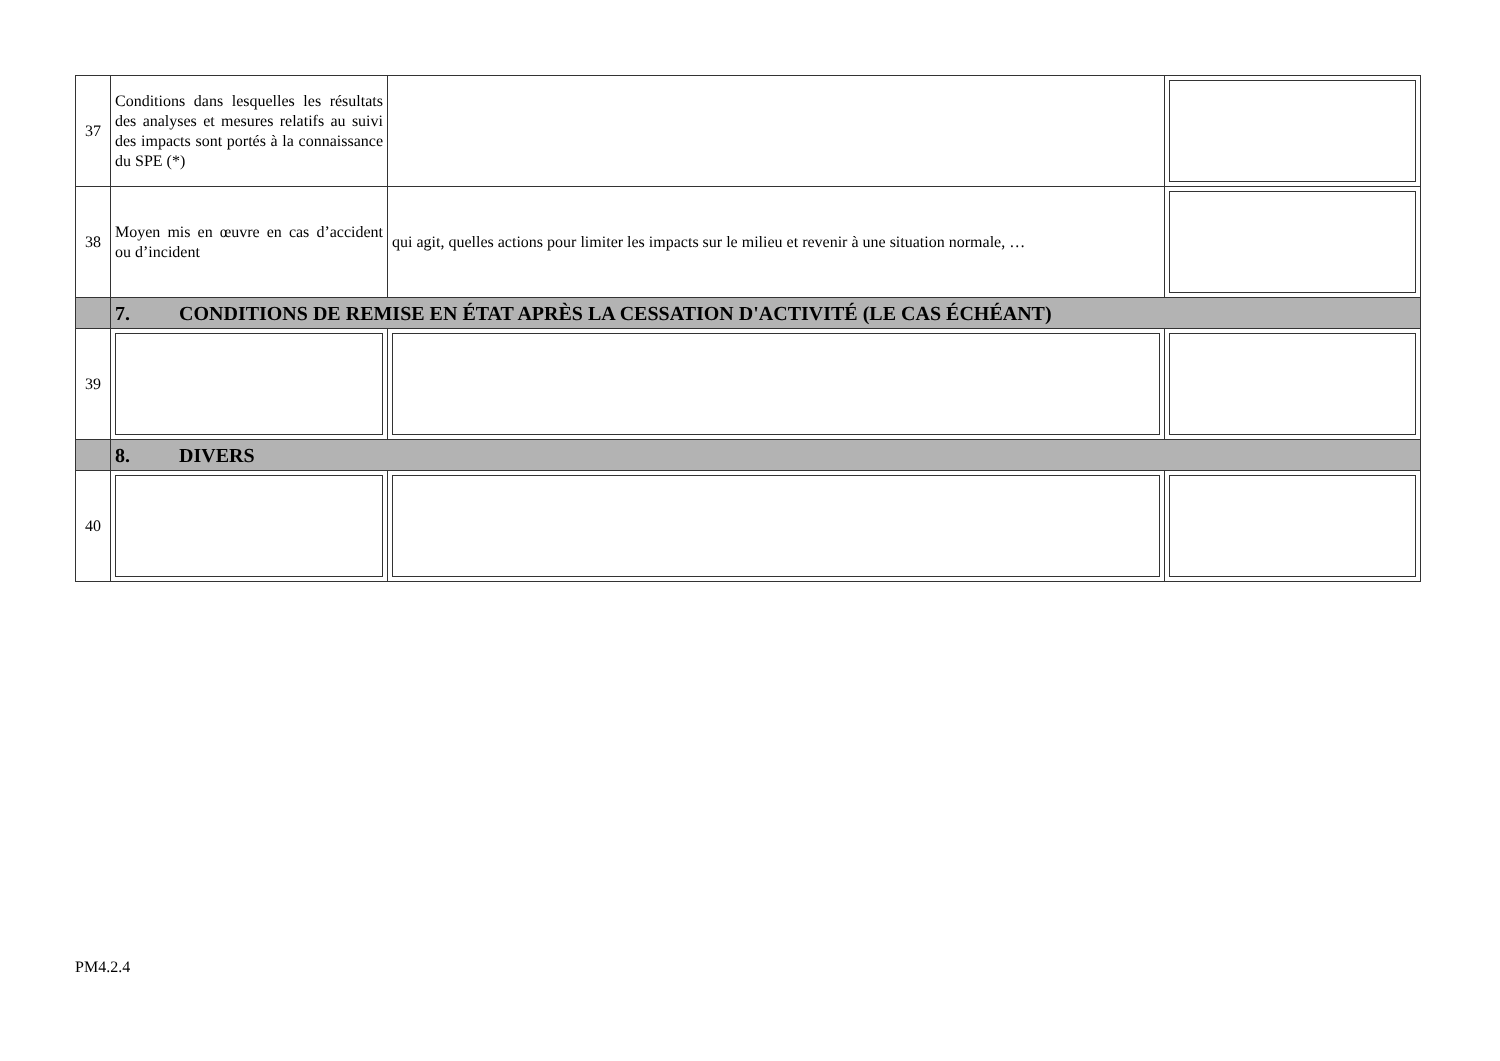| 37 | Conditions dans lesquelles les résultats des analyses et mesures relatifs au suivi des impacts sont portés à la connaissance du SPE (*) | | |
| 38 | Moyen mis en œuvre en cas d’accident ou d’incident | qui agit, quelles actions pour limiter les impacts sur le milieu et revenir à une situation normale, … | |
| | 7. CONDITIONS DE REMISE EN ÉTAT APRÈS LA CESSATION D'ACTIVITÉ (LE CAS ÉCHÉANT) | | |
| 39 | | | |
| | 8. DIVERS | | |
| 40 | | | |
PM4.2.4